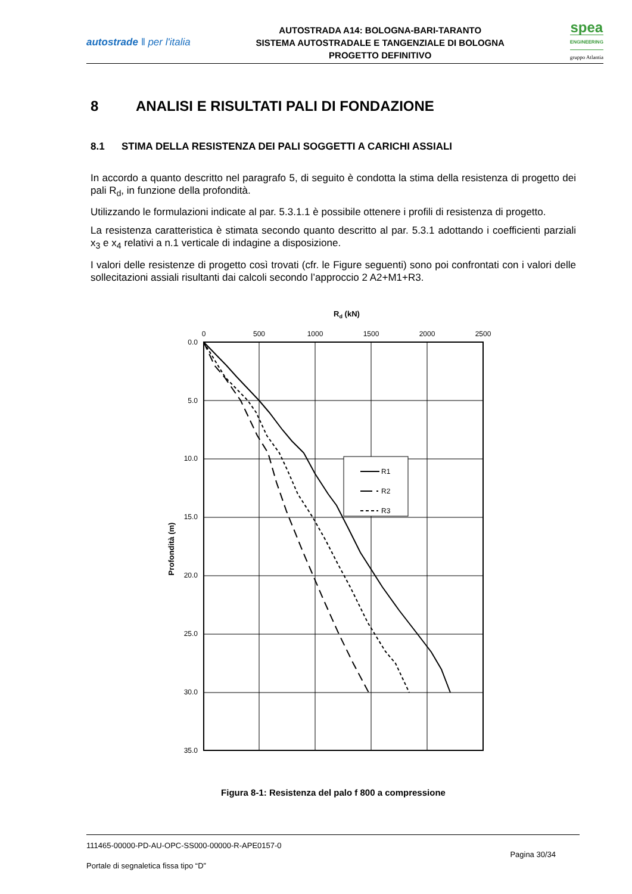autostrade ‖ per l'italia
AUTOSTRADA A14: BOLOGNA-BARI-TARANTO
SISTEMA AUTOSTRADALE E TANGENZIALE DI BOLOGNA
PROGETTO DEFINITIVO
spea
ENGINEERING
gruppo Atlantia
8 ANALISI E RISULTATI PALI DI FONDAZIONE
8.1 STIMA DELLA RESISTENZA DEI PALI SOGGETTI A CARICHI ASSIALI
In accordo a quanto descritto nel paragrafo 5, di seguito è condotta la stima della resistenza di progetto dei pali R<sub>d</sub>, in funzione della profondità.
Utilizzando le formulazioni indicate al par. 5.3.1.1 è possibile ottenere i profili di resistenza di progetto.
La resistenza caratteristica è stimata secondo quanto descritto al par. 5.3.1 adottando i coefficienti parziali x<sub>3</sub> e x<sub>4</sub> relativi a n.1 verticale di indagine a disposizione.
I valori delle resistenze di progetto così trovati (cfr. le Figure seguenti) sono poi confrontati con i valori delle sollecitazioni assiali risultanti dai calcoli secondo l’approccio 2 A2+M1+R3.
Rd (kN)
0
500
1000
1500
2000
2500
0.0
5.0
10.0
15.0
20.0
25.0
30.0
35.0
Profondità (m)
R1
R2
R3
Figura 8-1: Resistenza del palo f 800 a compressione
111465-00000-PD-AU-OPC-SS000-00000-R-APE0157-0
Pagina 30/34
Portale di segnaletica fissa tipo “D”